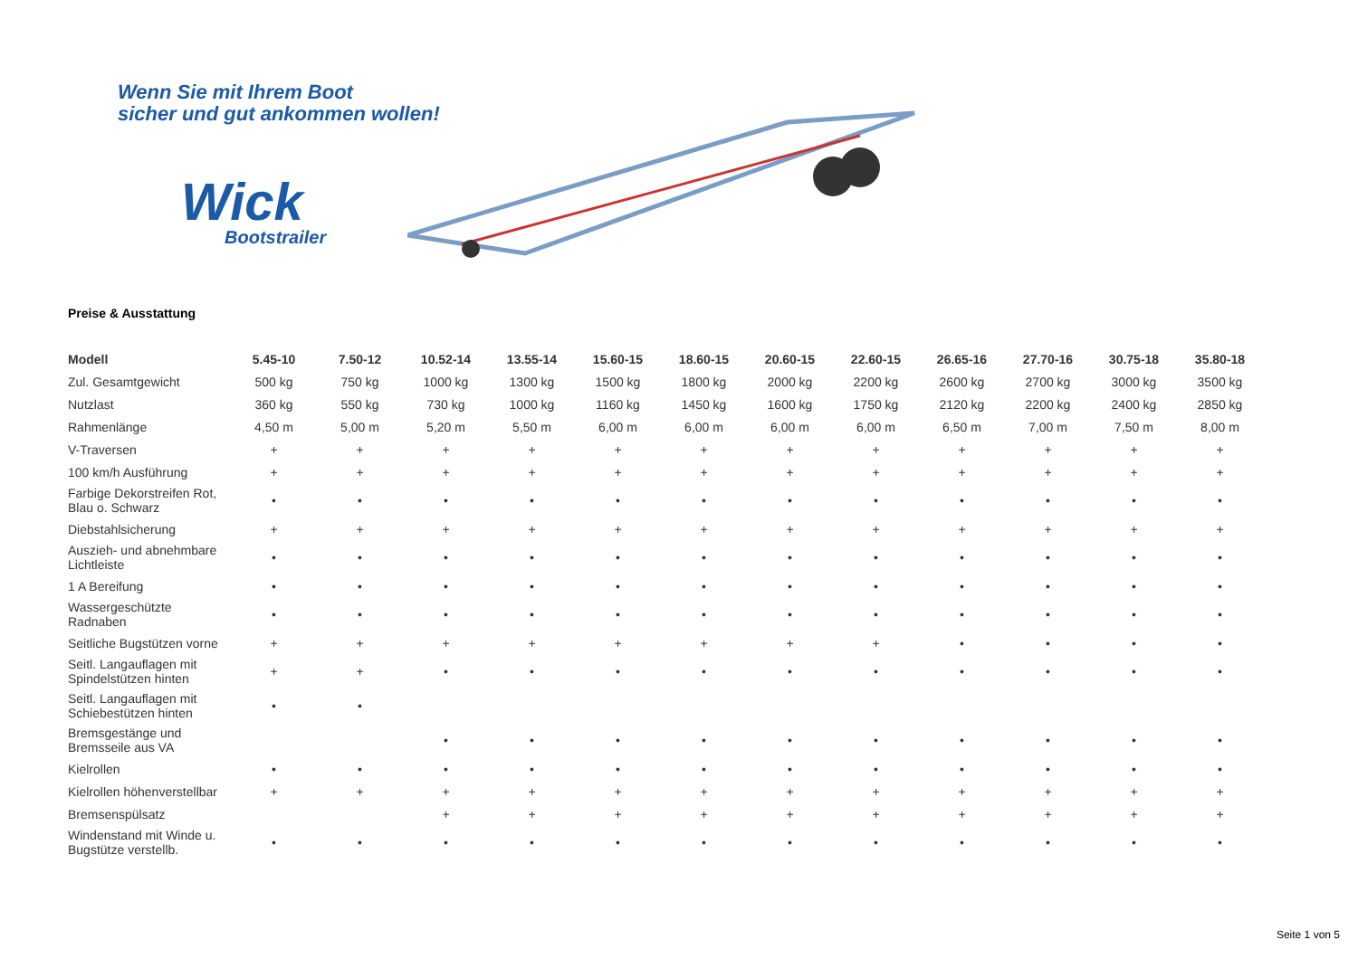Wenn Sie mit Ihrem Boot
sicher und gut ankommen wollen!
Wick
Bootstrailer
Preise & Ausstattung
| Modell | 5.45-10 | 7.50-12 | 10.52-14 | 13.55-14 | 15.60-15 | 18.60-15 | 20.60-15 | 22.60-15 | 26.65-16 | 27.70-16 | 30.75-18 | 35.80-18 |
| --- | --- | --- | --- | --- | --- | --- | --- | --- | --- | --- | --- | --- |
| Zul. Gesamtgewicht | 500 kg | 750 kg | 1000 kg | 1300 kg | 1500 kg | 1800 kg | 2000 kg | 2200 kg | 2600 kg | 2700 kg | 3000 kg | 3500 kg |
| Nutzlast | 360 kg | 550 kg | 730 kg | 1000 kg | 1160 kg | 1450 kg | 1600 kg | 1750 kg | 2120 kg | 2200 kg | 2400 kg | 2850 kg |
| Rahmenlänge | 4,50 m | 5,00 m | 5,20 m | 5,50 m | 6,00 m | 6,00 m | 6,00 m | 6,00 m | 6,50 m | 7,00 m | 7,50 m | 8,00 m |
| V-Traversen | + | + | + | + | + | + | + | + | + | + | + | + |
| 100 km/h Ausführung | + | + | + | + | + | + | + | + | + | + | + | + |
| Farbige Dekorstreifen Rot, Blau o. Schwarz | • | • | • | • | • | • | • | • | • | • | • | • |
| Diebstahlsicherung | + | + | + | + | + | + | + | + | + | + | + | + |
| Auszieh- und abnehmbare Lichtleiste | • | • | • | • | • | • | • | • | • | • | • | • |
| 1 A Bereifung | • | • | • | • | • | • | • | • | • | • | • | • |
| Wassergeschützte Radnaben | • | • | • | • | • | • | • | • | • | • | • | • |
| Seitliche Bugstützen vorne | + | + | + | + | + | + | + | + | • | • | • | • |
| Seitl. Langauflagen mit Spindelstützen hinten | + | + | • | • | • | • | • | • | • | • | • | • |
| Seitl. Langauflagen mit Schiebestützen hinten | • | • | | | | | | | | | | |
| Bremsgestänge und Bremsseile aus VA | | | • | • | • | • | • | • | • | • | • | • |
| Kielrollen | • | • | • | • | • | • | • | • | • | • | • | • |
| Kielrollen höhenverstellbar | + | + | + | + | + | + | + | + | + | + | + | + |
| Bremsenspülsatz | | | + | + | + | + | + | + | + | + | + | + |
| Windenstand mit Winde u. Bugstütze verstellb. | • | • | • | • | • | • | • | • | • | • | • | • |
Seite 1 von 5